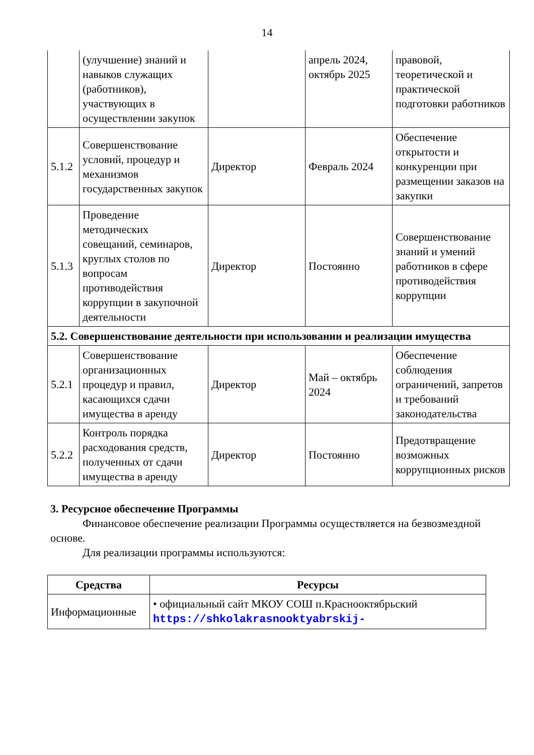14
| | (улучшение) знаний и навыков служащих (работников), участвующих в осуществлении закупок | | апрель 2024, октябрь 2025 | правовой, теоретической и практической подготовки работников |
| 5.1.2 | Совершенствование условий, процедур и механизмов государственных закупок | Директор | Февраль 2024 | Обеспечение открытости и конкуренции при размещении заказов на закупки |
| 5.1.3 | Проведение методических совещаний, семинаров, круглых столов по вопросам противодействия коррупции в закупочной деятельности | Директор | Постоянно | Совершенствование знаний и умений работников в сфере противодействия коррупции |
| 5.2. Совершенствование деятельности при использовании и реализации имущества | | | | |
| 5.2.1 | Совершенствование организационных процедур и правил, касающихся сдачи имущества в аренду | Директор | Май – октябрь 2024 | Обеспечение соблюдения ограничений, запретов и требований законодательства |
| 5.2.2 | Контроль порядка расходования средств, полученных от сдачи имущества в аренду | Директор | Постоянно | Предотвращение возможных коррупционных рисков |
3. Ресурсное обеспечение Программы
Финансовое обеспечение реализации Программы осуществляется на безвозмездной основе.
Для реализации программы используются:
| Средства | Ресурсы |
| --- | --- |
| Информационные | • официальный сайт МКОУ СОШ п.Краснооктябрьский https://shkolakrasnooktyabrskij- |